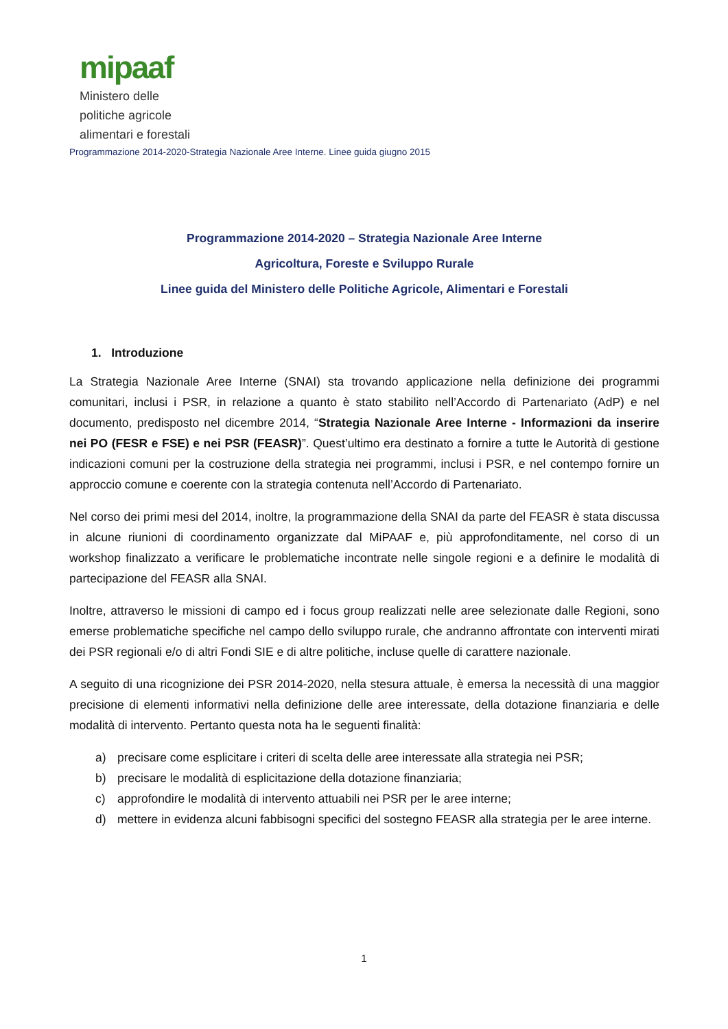mipaaf
Ministero delle
politiche agricole
alimentari e forestali
Programmazione 2014-2020-Strategia Nazionale Aree Interne. Linee guida giugno 2015
Programmazione 2014-2020 – Strategia Nazionale Aree Interne
Agricoltura, Foreste e Sviluppo Rurale
Linee guida del Ministero delle Politiche Agricole, Alimentari e Forestali
1. Introduzione
La Strategia Nazionale Aree Interne (SNAI) sta trovando applicazione nella definizione dei programmi comunitari, inclusi i PSR, in relazione a quanto è stato stabilito nell’Accordo di Partenariato (AdP) e nel documento, predisposto nel dicembre 2014, “Strategia Nazionale Aree Interne - Informazioni da inserire nei PO (FESR e FSE) e nei PSR (FEASR)”. Quest’ultimo era destinato a fornire a tutte le Autorità di gestione indicazioni comuni per la costruzione della strategia nei programmi, inclusi i PSR, e nel contempo fornire un approccio comune e coerente con la strategia contenuta nell’Accordo di Partenariato.
Nel corso dei primi mesi del 2014, inoltre, la programmazione della SNAI da parte del FEASR è stata discussa in alcune riunioni di coordinamento organizzate dal MiPAAF e, più approfonditamente, nel corso di un workshop finalizzato a verificare le problematiche incontrate nelle singole regioni e a definire le modalità di partecipazione del FEASR alla SNAI.
Inoltre, attraverso le missioni di campo ed i focus group realizzati nelle aree selezionate dalle Regioni, sono emerse problematiche specifiche nel campo dello sviluppo rurale, che andranno affrontate con interventi mirati dei PSR regionali e/o di altri Fondi SIE e di altre politiche, incluse quelle di carattere nazionale.
A seguito di una ricognizione dei PSR 2014-2020, nella stesura attuale, è emersa la necessità di una maggior precisione di elementi informativi nella definizione delle aree interessate, della dotazione finanziaria e delle modalità di intervento. Pertanto questa nota ha le seguenti finalità:
a) precisare come esplicitare i criteri di scelta delle aree interessate alla strategia nei PSR;
b) precisare le modalità di esplicitazione della dotazione finanziaria;
c) approfondire le modalità di intervento attuabili nei PSR per le aree interne;
d) mettere in evidenza alcuni fabbisogni specifici del sostegno FEASR alla strategia per le aree interne.
1